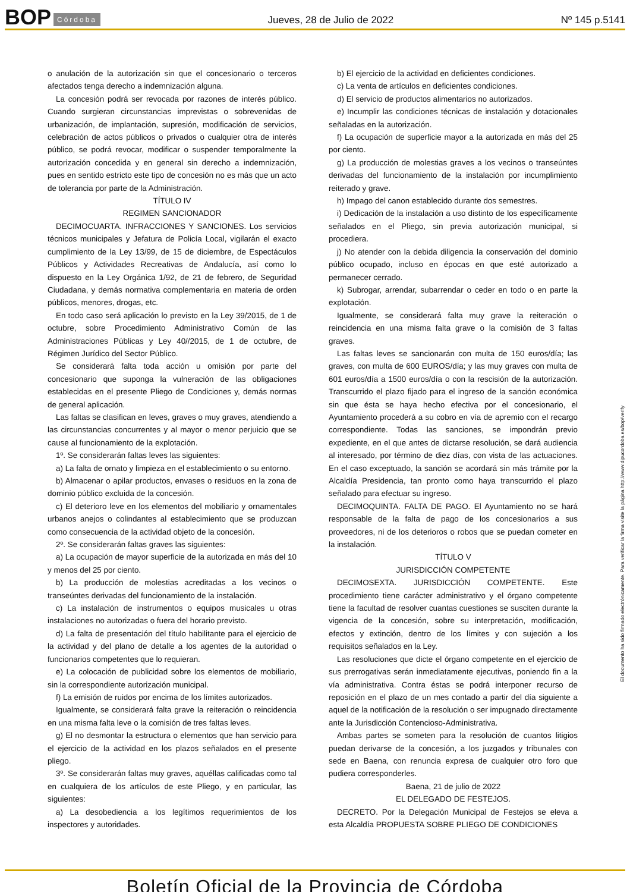BOP Córdoba Jueves, 28 de Julio de 2022 Nº 145 p.5141
o anulación de la autorización sin que el concesionario o terceros afectados tenga derecho a indemnización alguna.
La concesión podrá ser revocada por razones de interés público. Cuando surgieran circunstancias imprevistas o sobrevenidas de urbanización, de implantación, supresión, modificación de servicios, celebración de actos públicos o privados o cualquier otra de interés público, se podrá revocar, modificar o suspender temporalmente la autorización concedida y en general sin derecho a indemnización, pues en sentido estricto este tipo de concesión no es más que un acto de tolerancia por parte de la Administración.
TÍTULO IV
REGIMEN SANCIONADOR
DECIMOCUARTA. INFRACCIONES Y SANCIONES. Los servicios técnicos municipales y Jefatura de Policía Local, vigilarán el exacto cumplimiento de la Ley 13/99, de 15 de diciembre, de Espectáculos Públicos y Actividades Recreativas de Andalucía, así como lo dispuesto en la Ley Orgánica 1/92, de 21 de febrero, de Seguridad Ciudadana, y demás normativa complementaria en materia de orden públicos, menores, drogas, etc.
En todo caso será aplicación lo previsto en la Ley 39/2015, de 1 de octubre, sobre Procedimiento Administrativo Común de las Administraciones Públicas y Ley 40//2015, de 1 de octubre, de Régimen Jurídico del Sector Público.
Se considerará falta toda acción u omisión por parte del concesionario que suponga la vulneración de las obligaciones establecidas en el presente Pliego de Condiciones y, demás normas de general aplicación.
Las faltas se clasifican en leves, graves o muy graves, atendiendo a las circunstancias concurrentes y al mayor o menor perjuicio que se cause al funcionamiento de la explotación.
1º. Se considerarán faltas leves las siguientes:
a) La falta de ornato y limpieza en el establecimiento o su entorno.
b) Almacenar o apilar productos, envases o residuos en la zona de dominio público excluida de la concesión.
c) El deterioro leve en los elementos del mobiliario y ornamentales urbanos anejos o colindantes al establecimiento que se produzcan como consecuencia de la actividad objeto de la concesión.
2º. Se considerarán faltas graves las siguientes:
a) La ocupación de mayor superficie de la autorizada en más del 10 y menos del 25 por ciento.
b) La producción de molestias acreditadas a los vecinos o transeúntes derivadas del funcionamiento de la instalación.
c) La instalación de instrumentos o equipos musicales u otras instalaciones no autorizadas o fuera del horario previsto.
d) La falta de presentación del título habilitante para el ejercicio de la actividad y del plano de detalle a los agentes de la autoridad o funcionarios competentes que lo requieran.
e) La colocación de publicidad sobre los elementos de mobiliario, sin la correspondiente autorización municipal.
f) La emisión de ruidos por encima de los límites autorizados.
Igualmente, se considerará falta grave la reiteración o reincidencia en una misma falta leve o la comisión de tres faltas leves.
g) El no desmontar la estructura o elementos que han servicio para el ejercicio de la actividad en los plazos señalados en el presente pliego.
3º. Se considerarán faltas muy graves, aquéllas calificadas como tal en cualquiera de los artículos de este Pliego, y en particular, las siguientes:
a) La desobediencia a los legítimos requerimientos de los inspectores y autoridades.
b) El ejercicio de la actividad en deficientes condiciones.
c) La venta de artículos en deficientes condiciones.
d) El servicio de productos alimentarios no autorizados.
e) Incumplir las condiciones técnicas de instalación y dotacionales señaladas en la autorización.
f) La ocupación de superficie mayor a la autorizada en más del 25 por ciento.
g) La producción de molestias graves a los vecinos o transeúntes derivadas del funcionamiento de la instalación por incumplimiento reiterado y grave.
h) Impago del canon establecido durante dos semestres.
i) Dedicación de la instalación a uso distinto de los específicamente señalados en el Pliego, sin previa autorización municipal, si procediera.
j) No atender con la debida diligencia la conservación del dominio público ocupado, incluso en épocas en que esté autorizado a permanecer cerrado.
k) Subrogar, arrendar, subarrendar o ceder en todo o en parte la explotación.
Igualmente, se considerará falta muy grave la reiteración o reincidencia en una misma falta grave o la comisión de 3 faltas graves.
Las faltas leves se sancionarán con multa de 150 euros/día; las graves, con multa de 600 EUROS/día; y las muy graves con multa de 601 euros/día a 1500 euros/día o con la rescisión de la autorización. Transcurrido el plazo fijado para el ingreso de la sanción económica sin que ésta se haya hecho efectiva por el concesionario, el Ayuntamiento procederá a su cobro en vía de apremio con el recargo correspondiente. Todas las sanciones, se impondrán previo expediente, en el que antes de dictarse resolución, se dará audiencia al interesado, por término de diez días, con vista de las actuaciones. En el caso exceptuado, la sanción se acordará sin más trámite por la Alcaldía Presidencia, tan pronto como haya transcurrido el plazo señalado para efectuar su ingreso.
DECIMOQUINTA. FALTA DE PAGO. El Ayuntamiento no se hará responsable de la falta de pago de los concesionarios a sus proveedores, ni de los deterioros o robos que se puedan cometer en la instalación.
TÍTULO V
JURISDICCIÓN COMPETENTE
DECIMOSEXTA. JURISDICCIÓN COMPETENTE. Este procedimiento tiene carácter administrativo y el órgano competente tiene la facultad de resolver cuantas cuestiones se susciten durante la vigencia de la concesión, sobre su interpretación, modificación, efectos y extinción, dentro de los límites y con sujeción a los requisitos señalados en la Ley.
Las resoluciones que dicte el órgano competente en el ejercicio de sus prerrogativas serán inmediatamente ejecutivas, poniendo fin a la vía administrativa. Contra éstas se podrá interponer recurso de reposición en el plazo de un mes contado a partir del día siguiente a aquel de la notificación de la resolución o ser impugnado directamente ante la Jurisdicción Contencioso-Administrativa.
Ambas partes se someten para la resolución de cuantos litigios puedan derivarse de la concesión, a los juzgados y tribunales con sede en Baena, con renuncia expresa de cualquier otro foro que pudiera corresponderles.
Baena, 21 de julio de 2022
EL DELEGADO DE FESTEJOS.
DECRETO. Por la Delegación Municipal de Festejos se eleva a esta Alcaldía PROPUESTA SOBRE PLIEGO DE CONDICIONES
El documento ha sido firmado electrónicamente. Para verificar la firma visite la página http://www.dipucordoba.es/bop/verify
Boletín Oficial de la Provincia de Córdoba